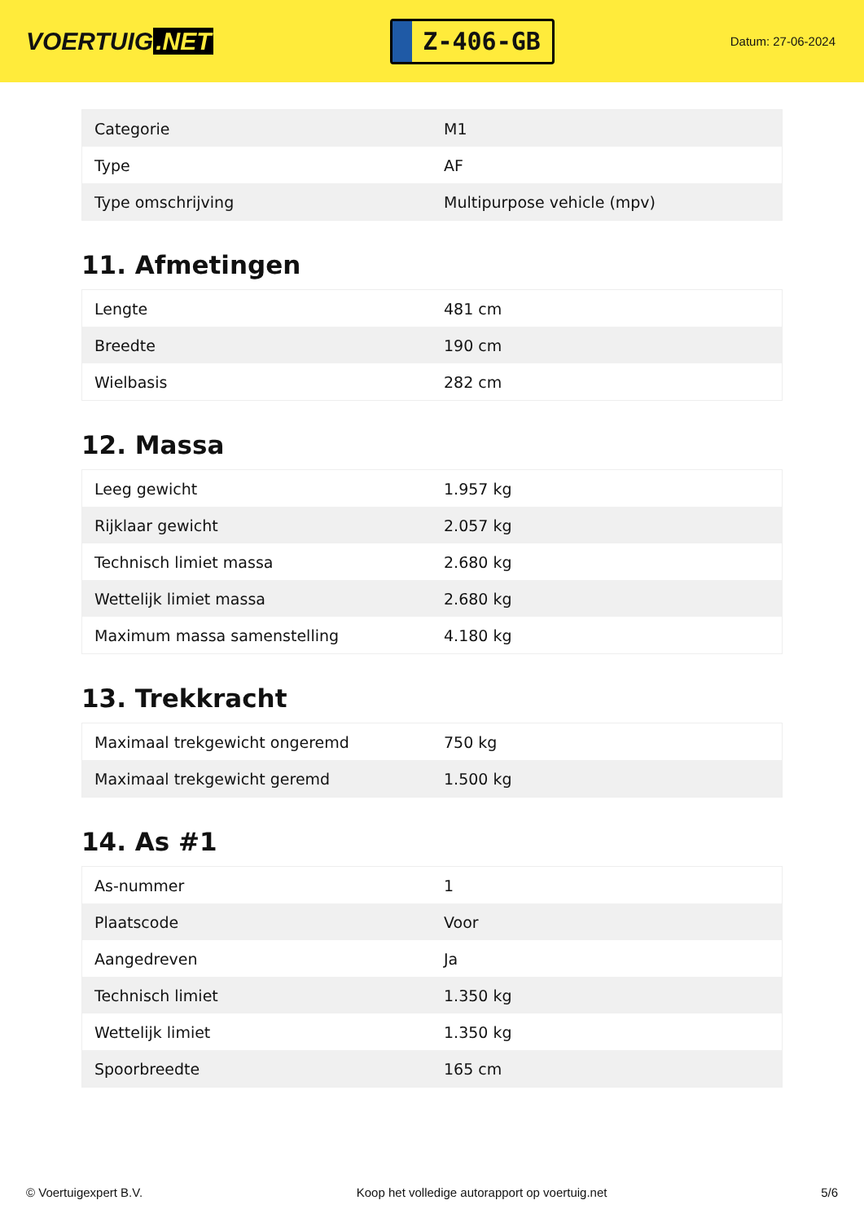VOERTUIG.NET
Z-406-GB
Datum: 27-06-2024
| Categorie | M1 |
| Type | AF |
| Type omschrijving | Multipurpose vehicle (mpv) |
11. Afmetingen
| Lengte | 481 cm |
| Breedte | 190 cm |
| Wielbasis | 282 cm |
12. Massa
| Leeg gewicht | 1.957 kg |
| Rijklaar gewicht | 2.057 kg |
| Technisch limiet massa | 2.680 kg |
| Wettelijk limiet massa | 2.680 kg |
| Maximum massa samenstelling | 4.180 kg |
13. Trekkracht
| Maximaal trekgewicht ongeremd | 750 kg |
| Maximaal trekgewicht geremd | 1.500 kg |
14. As #1
| As-nummer | 1 |
| Plaatscode | Voor |
| Aangedreven | Ja |
| Technisch limiet | 1.350 kg |
| Wettelijk limiet | 1.350 kg |
| Spoorbreedte | 165 cm |
© Voertuigexpert B.V. Koop het volledige autorapport op voertuig.net 5/6